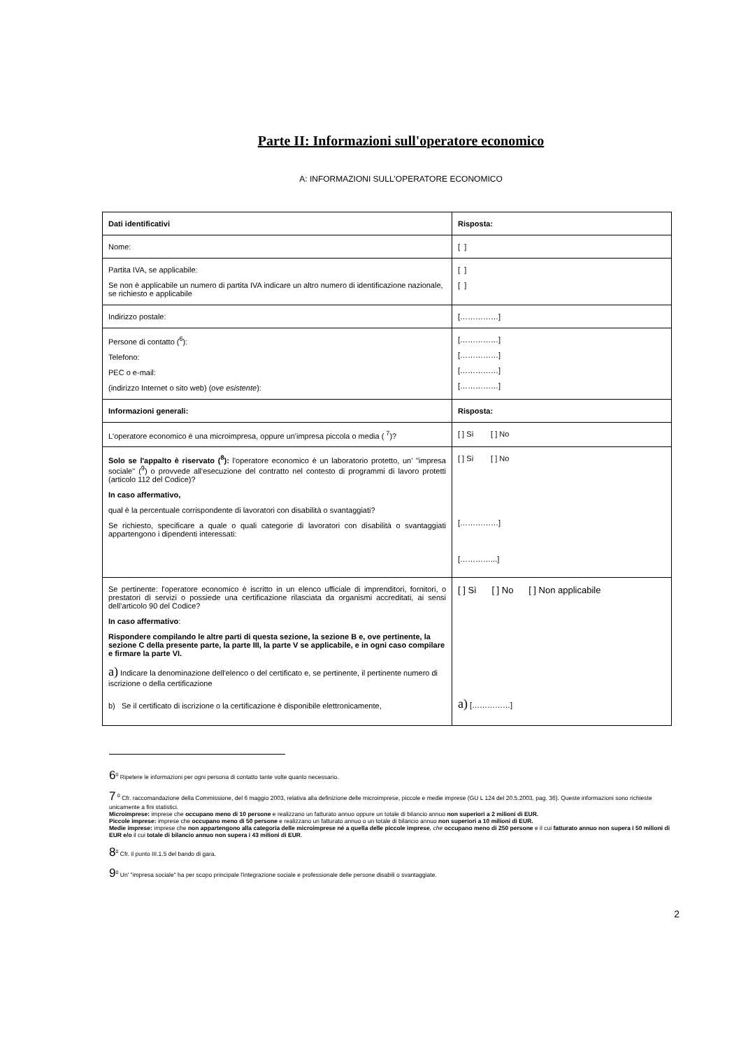Parte II: Informazioni sull'operatore economico
A: INFORMAZIONI SULL'OPERATORE ECONOMICO
| Dati identificativi | Risposta: |
| Nome: | [ ] |
| Partita IVA, se applicabile: Se non è applicabile un numero di partita IVA indicare un altro numero di identificazione nazionale, se richiesto e applicabile | [ ] [ ] |
| Indirizzo postale: | [……………] |
| Persone di contatto (<sup>6</sup>): Telefono: PEC o e-mail: (indirizzo Internet o sito web) ( ove esistente ): | [……………] [……………] [……………] [……………] |
| Informazioni generali: | Risposta: |
| L'operatore economico è una microimpresa, oppure un'impresa piccola o media ( <sup>7</sup>)? | [ ] Sì [ ] No |
| Solo se l'appalto è riservato (<sup>8</sup>): l'operatore economico è un laboratorio protetto, un' "impresa sociale" (<sup>9</sup>) o provvede all'esecuzione del contratto nel contesto di programmi di lavoro protetti (articolo 112 del Codice)? In caso affermativo, qual è la percentuale corrispondente di lavoratori con disabilità o svantaggiati? Se richiesto, specificare a quale o quali categorie di lavoratori con disabilità o svantaggiati appartengono i dipendenti interessati: | [ ] Sì [ ] No [……………] […………...] |
| Se pertinente: l'operatore economico è iscritto in un elenco ufficiale di imprenditori, fornitori, o prestatori di servizi o possiede una certificazione rilasciata da organismi accreditati, ai sensi dell’articolo 90 del Codice? In caso affermativo : Rispondere compilando le altre parti di questa sezione, la sezione B e, ove pertinente, la sezione C della presente parte, la parte III, la parte V se applicabile, e in ogni caso compilare e firmare la parte VI. a) Indicare la denominazione dell'elenco o del certificato e, se pertinente, il pertinente numero di iscrizione o della certificazione b) Se il certificato di iscrizione o la certificazione è disponibile elettronicamente, | [ ] Sì [ ] No [ ] Non applicabile a) [……………] |
6<sup>0</sup> Ripetere le informazioni per ogni persona di contatto tante volte quanto necessario.
7 <sup>0</sup> Cfr. raccomandazione della Commissione, del 6 maggio 2003, relativa alla definizione delle microimprese, piccole e medie imprese (GU L 124 del 20.5.2003, pag. 36). Queste informazioni sono richieste unicamente a fini statistici.
Microimprese: imprese che occupano meno di 10 persone e realizzano un fatturato annuo oppure un totale di bilancio annuo non superiori a 2 milioni di EUR.
Piccole imprese: imprese che occupano meno di 50 persone e realizzano un fatturato annuo o un totale di bilancio annuo non superiori a 10 milioni di EUR.
Medie imprese: imprese che non appartengono alla categoria delle microimprese né a quella delle piccole imprese, che occupano meno di 250 persone e il cui fatturato annuo non supera i 50 milioni di EUR e/o il cui totale di bilancio annuo non supera i 43 milioni di EUR.
8<sup>0</sup> Cfr. il punto III.1.5 del bando di gara.
9<sup>0</sup> Un' "impresa sociale" ha per scopo principale l'integrazione sociale e professionale delle persone disabili o svantaggiate.
2